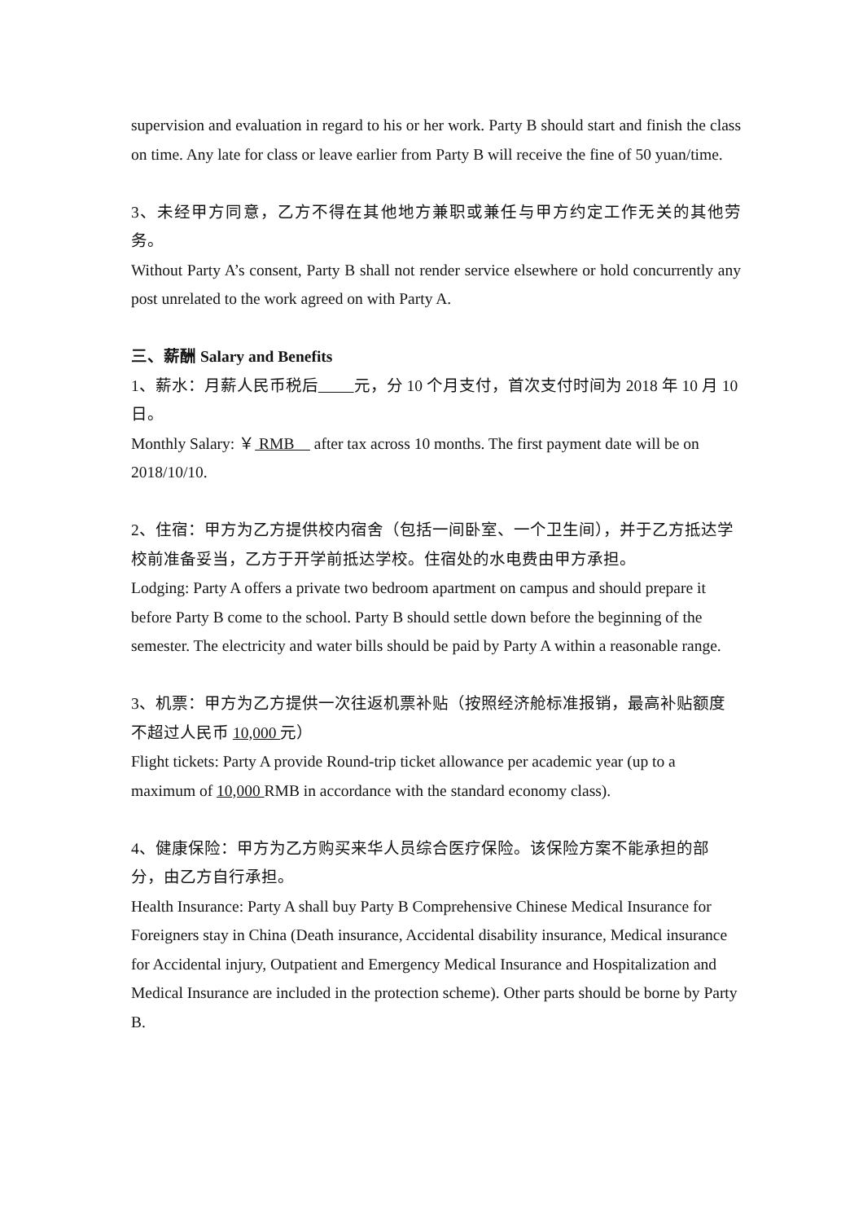supervision and evaluation in regard to his or her work. Party B should start and finish the class on time. Any late for class or leave earlier from Party B will receive the fine of 50 yuan/time.
3、未经甲方同意，乙方不得在其他地方兼职或兼任与甲方约定工作无关的其他劳务。
Without Party A’s consent, Party B shall not render service elsewhere or hold concurrently any post unrelated to the work agreed on with Party A.
三、薪酬 Salary and Benefits
1、薪水：月薪人民币税后 元，分 10 个月支付，首次支付时间为 2018 年 10 月 10 日。
Monthly Salary: ￥ RMB after tax across 10 months. The first payment date will be on 2018/10/10.
2、住宿：甲方为乙方提供校内宿舍（包括一间卧室、一个卫生间），并于乙方抵达学校前准备妥当，乙方于开学前抵达学校。住宿处的水电费由甲方承担。
Lodging: Party A offers a private two bedroom apartment on campus and should prepare it before Party B come to the school. Party B should settle down before the beginning of the semester. The electricity and water bills should be paid by Party A within a reasonable range.
3、机票：甲方为乙方提供一次往返机票补贴（按照经济舱标准报销，最高补贴额度不超过人民币 10,000 元）
Flight tickets: Party A provide Round-trip ticket allowance per academic year (up to a maximum of 10,000 RMB in accordance with the standard economy class).
4、健康保险：甲方为乙方购买来华人员综合医疗保险。该保险方案不能承担的部分，由乙方自行承担。
Health Insurance: Party A shall buy Party B Comprehensive Chinese Medical Insurance for Foreigners stay in China (Death insurance, Accidental disability insurance, Medical insurance for Accidental injury, Outpatient and Emergency Medical Insurance and Hospitalization and Medical Insurance are included in the protection scheme). Other parts should be borne by Party B.